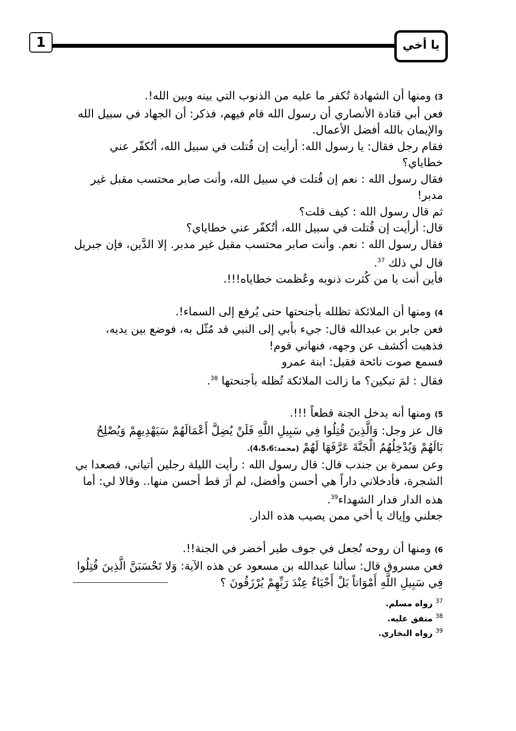1 يا أخي
3) ومنها أن الشهادة تُكفر ما عليه من الذنوب التي بينه وبين الله!.
فعن أبي قتادة الأنصاري أن رسول الله قام فيهم، فذكر: أن الجهاد في سبيل الله والإيمان بالله أفضل الأعمال.
فقام رجل فقال: يا رسول الله: أرأيت إن قُتلت في سبيل الله، أتُكفّر عني خطاياي؟
فقال رسول الله : نعم إن قُتلت في سبيل الله، وأنت صابر محتسب مقبل غير مدبر!
ثم قال رسول الله : كيف قلت؟
قال: أرأيت إن قُتلت في سبيل الله، أتُكفّر عني خطاياي؟
فقال رسول الله : نعم. وأنت صابر محتسب مقبل غير مدبر. إلا الدَّين، فإن جبريل قال لي ذلك <sup>37</sup>.
فأين أنت يا من كُثرت ذنوبه وعُظمت خطاياه!!!.
4) ومنها أن الملائكة تظلله بأجنحتها حتى يُرفع إلى السماء!.
فعن جابر بن عبدالله قال: جيء بأبي إلى النبي قد مُثّل به، فوضع بين يديه، فذهبت أكشف عن وجهه، فنهاني قوم!
فسمع صوت نائحة فقيل: ابنة عمرو
فقال : لمَ تبكين؟ ما زالت الملائكة تُظله بأجنحتها <sup>38</sup>.
5) ومنها أنه يدخل الجنة قطعاً !!!.
قال عز وجل: وَالَّذِينَ قُتِلُوا فِي سَبِيلِ اللَّهِ فَلَنْ يُضِلَّ أَعْمَالَهُمْ سَيَهْدِيهِمْ وَيُصْلِحُ بَالَهُمْ وَيُدْخِلُهُمُ الْجَنَّةَ عَرَّفَهَا لَهُمْ (محمد:4،5،6).
وعن سمرة بن جندب قال: قال رسول الله : رأيت الليلة رجلين أتياني، فصعدا بي الشجرة، فأدخلاني داراً هي أحسن وأفضل، لم أرَ قط أحسن منها.. وقالا لي: أما هذه الدار فدار الشهداء<sup>39</sup>.
جعلني وإياك يا أخي ممن يصيب هذه الدار.
6) ومنها أن روحه تُجعل في جوف طير أخضر في الجنة!!.
فعن مسروق قال: سألنا عبدالله بن مسعود عن هذه الآية: وَلا تَحْسَبَنَّ الَّذِينَ قُتِلُوا فِي سَبِيلِ اللَّهِ أَمْوَاتاً بَلْ أَحْيَاءٌ عِنْدَ رَبِّهِمْ يُرْزَقُونَ ؟
<sup>37</sup> رواه مسلم.
<sup>38</sup> متفق عليه.
<sup>39</sup> رواه البخاري.